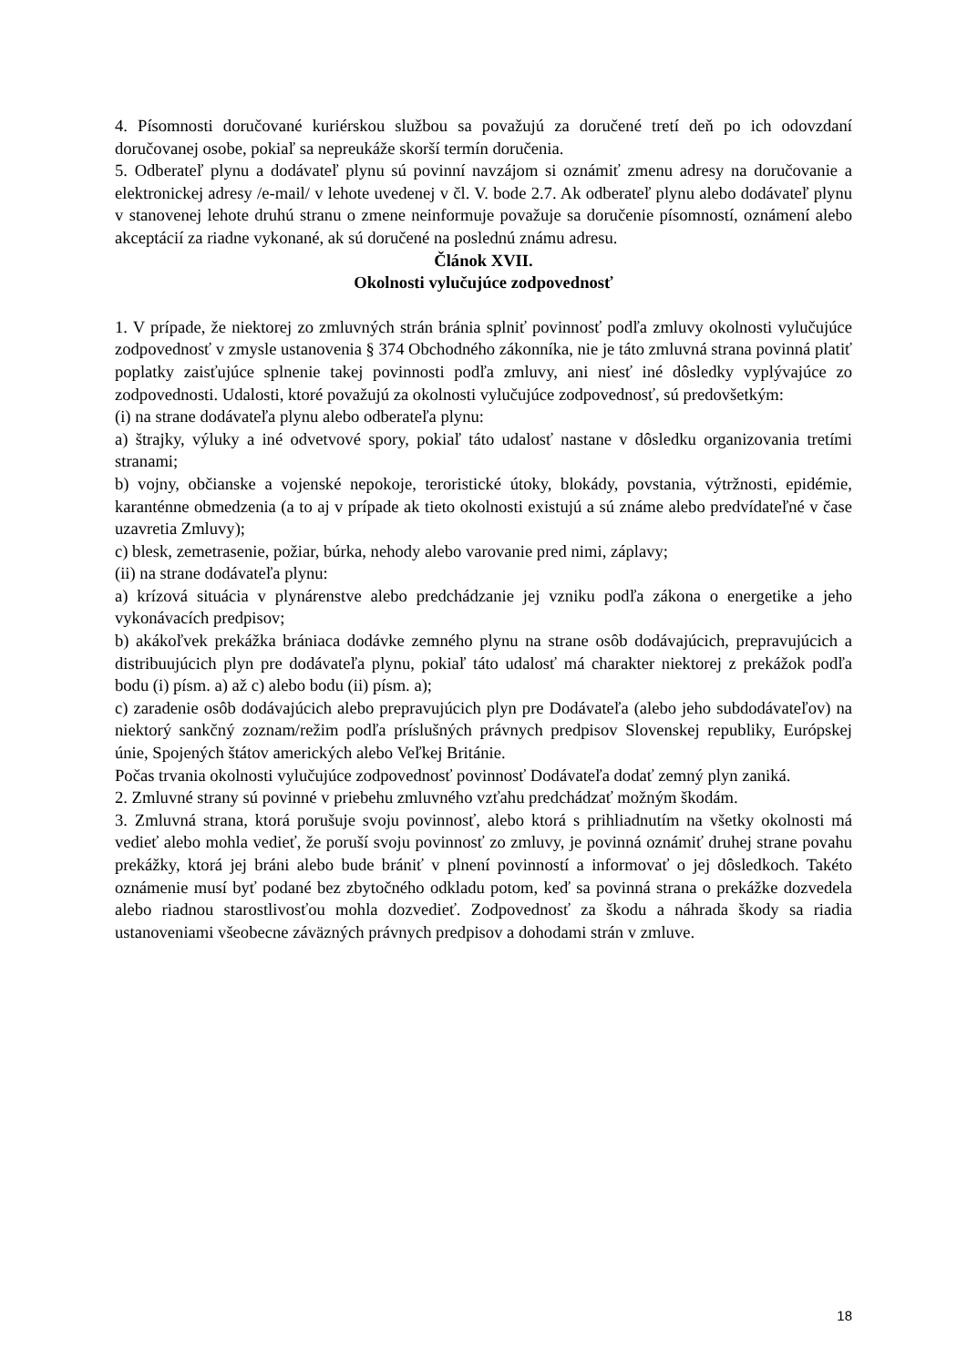4. Písomnosti doručované kuriérskou službou sa považujú za doručené tretí deň po ich odovzdaní doručovanej osobe, pokiaľ sa nepreukáže skorší termín doručenia.
5. Odberateľ plynu a dodávateľ plynu sú povinní navzájom si oznámiť zmenu adresy na doručovanie a elektronickej adresy /e-mail/ v lehote uvedenej v čl. V. bode 2.7. Ak odberateľ plynu alebo dodávateľ plynu v stanovenej lehote druhú stranu o zmene neinformuje považuje sa doručenie písomností, oznámení alebo akceptácií za riadne vykonané, ak sú doručené na poslednú známu adresu.
Článok XVII.
Okolnosti vylučujúce zodpovednosť
1. V prípade, že niektorej zo zmluvných strán bránia splniť povinnosť podľa zmluvy okolnosti vylučujúce zodpovednosť v zmysle ustanovenia § 374 Obchodného zákonníka, nie je táto zmluvná strana povinná platiť poplatky zaisťujúce splnenie takej povinnosti podľa zmluvy, ani niesť iné dôsledky vyplývajúce zo zodpovednosti. Udalosti, ktoré považujú za okolnosti vylučujúce zodpovednosť, sú predovšetkým:
(i) na strane dodávateľa plynu alebo odberateľa plynu:
a) štrajky, výluky a iné odvetvové spory, pokiaľ táto udalosť nastane v dôsledku organizovania tretími stranami;
b) vojny, občianske a vojenské nepokoje, teroristické útoky, blokády, povstania, výtržnosti, epidémie, karanténne obmedzenia (a to aj v prípade ak tieto okolnosti existujú a sú známe alebo predvídateľné v čase uzavretia Zmluvy);
c) blesk, zemetrasenie, požiar, búrka, nehody alebo varovanie pred nimi, záplavy;
(ii) na strane dodávateľa plynu:
a) krízová situácia v plynárenstve alebo predchádzanie jej vzniku podľa zákona o energetike a jeho vykonávacích predpisov;
b) akákoľvek prekážka brániaca dodávke zemného plynu na strane osôb dodávajúcich, prepravujúcich a distribuujúcich plyn pre dodávateľa plynu, pokiaľ táto udalosť má charakter niektorej z prekážok podľa bodu (i) písm. a) až c) alebo bodu (ii) písm. a);
c) zaradenie osôb dodávajúcich alebo prepravujúcich plyn pre Dodávateľa (alebo jeho subdodávateľov) na niektorý sankčný zoznam/režim podľa príslušných právnych predpisov Slovenskej republiky, Európskej únie, Spojených štátov amerických alebo Veľkej Británie.
Počas trvania okolnosti vylučujúce zodpovednosť povinnosť Dodávateľa dodať zemný plyn zaniká.
2. Zmluvné strany sú povinné v priebehu zmluvného vzťahu predchádzať možným škodám.
3. Zmluvná strana, ktorá porušuje svoju povinnosť, alebo ktorá s prihliadnutím na všetky okolnosti má vedieť alebo mohla vedieť, že poruší svoju povinnosť zo zmluvy, je povinná oznámiť druhej strane povahu prekážky, ktorá jej bráni alebo bude brániť v plnení povinností a informovať o jej dôsledkoch. Takéto oznámenie musí byť podané bez zbytočného odkladu potom, keď sa povinná strana o prekážke dozvedela alebo riadnou starostlivosťou mohla dozvedieť. Zodpovednosť za škodu a náhrada škody sa riadia ustanoveniami všeobecne záväzných právnych predpisov a dohodami strán v zmluve.
18